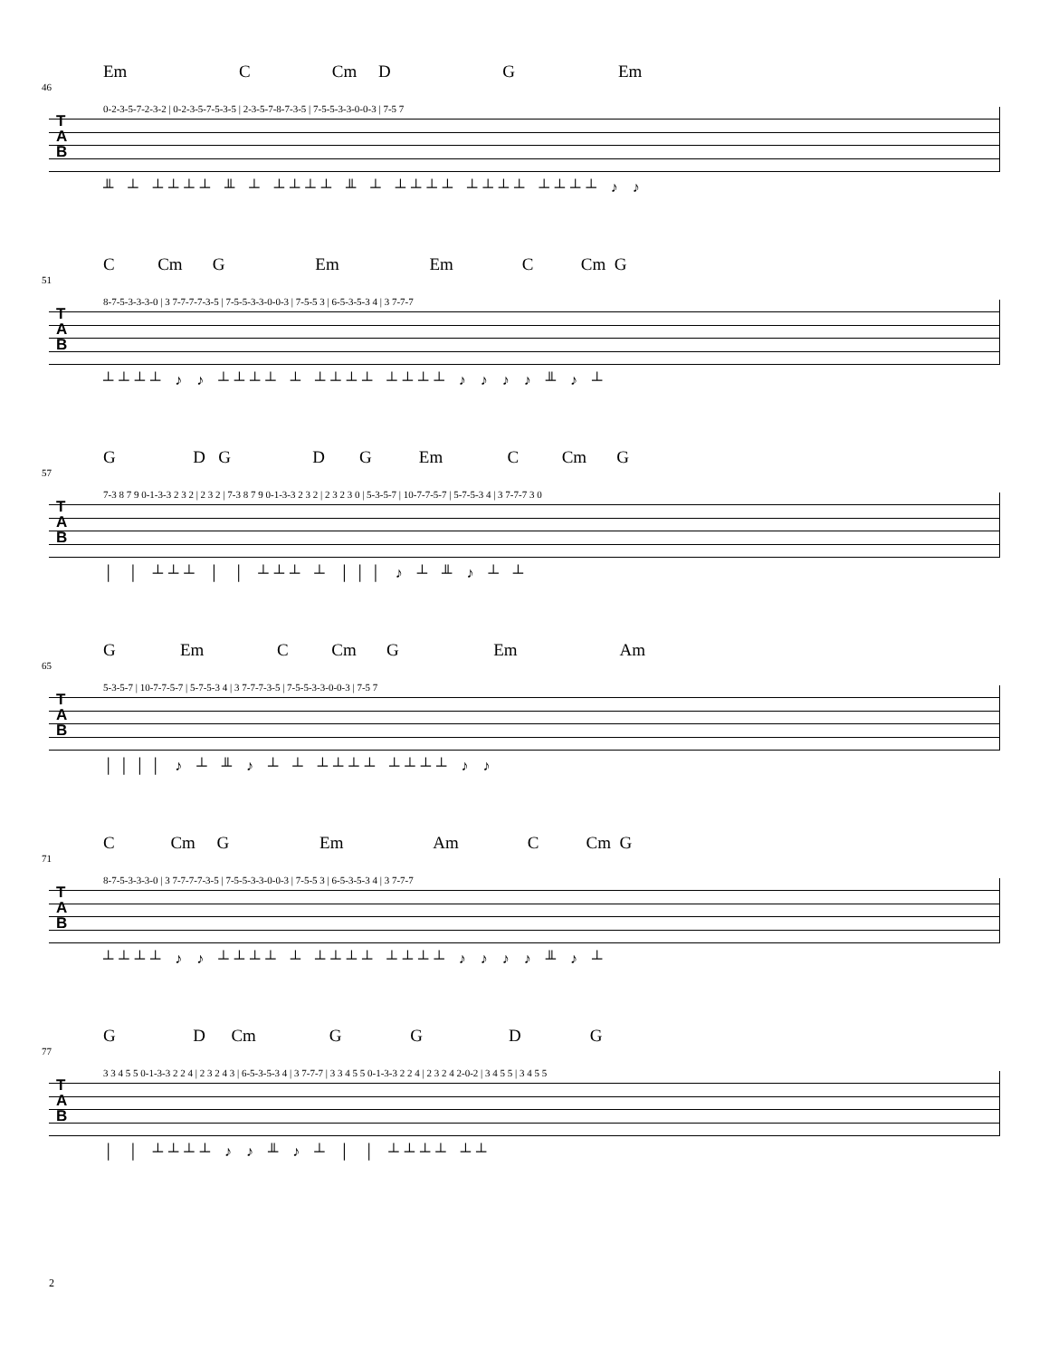46
Em C Cm D G Em
T
A
B
0-2-3-5-7-2-3-2 | 0-2-3-5-7-5-3-5 | 2-3-5-7-8-7-3-5 | 7-5-5-3-3-0-0-3 | 7-5 7
╨ ┴ ┴┴┴┴ ╨ ┴ ┴┴┴┴ ╨ ┴ ┴┴┴┴ ┴┴┴┴ ┴┴┴┴ ♪ ♪
51
C Cm G Em Em C Cm G
T
A
B
8-7-5-3-3-3-0 | 3 7-7-7-7-3-5 | 7-5-5-3-3-0-0-3 | 7-5-5 3 | 6-5-3-5-3 4 | 3 7-7-7
┴┴┴┴ ♪ ♪ ┴┴┴┴ ┴ ┴┴┴┴ ┴┴┴┴ ♪ ♪ ♪ ♪ ╨ ♪ ┴
57
G D G D G Em C Cm G
T
A
B
7-3 8 7 9 0-1-3-3 2 3 2 | 2 3 2 | 7-3 8 7 9 0-1-3-3 2 3 2 | 2 3 2 3 0 | 5-3-5-7 | 10-7-7-5-7 | 5-7-5-3 4 | 3 7-7-7 3 0
│ │ ┴┴┴ │ │ ┴┴┴ ┴ │││ ♪ ┴ ╨ ♪ ┴ ┴
65
G Em C Cm G Em Am
T
A
B
5-3-5-7 | 10-7-7-5-7 | 5-7-5-3 4 | 3 7-7-7-3-5 | 7-5-5-3-3-0-0-3 | 7-5 7
││││ ♪ ┴ ╨ ♪ ┴ ┴ ┴┴┴┴ ┴┴┴┴ ♪ ♪
71
C Cm G Em Am C Cm G
T
A
B
8-7-5-3-3-3-0 | 3 7-7-7-7-3-5 | 7-5-5-3-3-0-0-3 | 7-5-5 3 | 6-5-3-5-3 4 | 3 7-7-7
┴┴┴┴ ♪ ♪ ┴┴┴┴ ┴ ┴┴┴┴ ┴┴┴┴ ♪ ♪ ♪ ♪ ╨ ♪ ┴
77
G D Cm G G D G
T
A
B
3 3 4 5 5 0-1-3-3 2 2 4 | 2 3 2 4 3 | 6-5-3-5-3 4 | 3 7-7-7 | 3 3 4 5 5 0-1-3-3 2 2 4 | 2 3 2 4 2-0-2 | 3 4 5 5 | 3 4 5 5
│ │ ┴┴┴┴ ♪ ♪ ╨ ♪ ┴ │ │ ┴┴┴┴ ┴┴
2